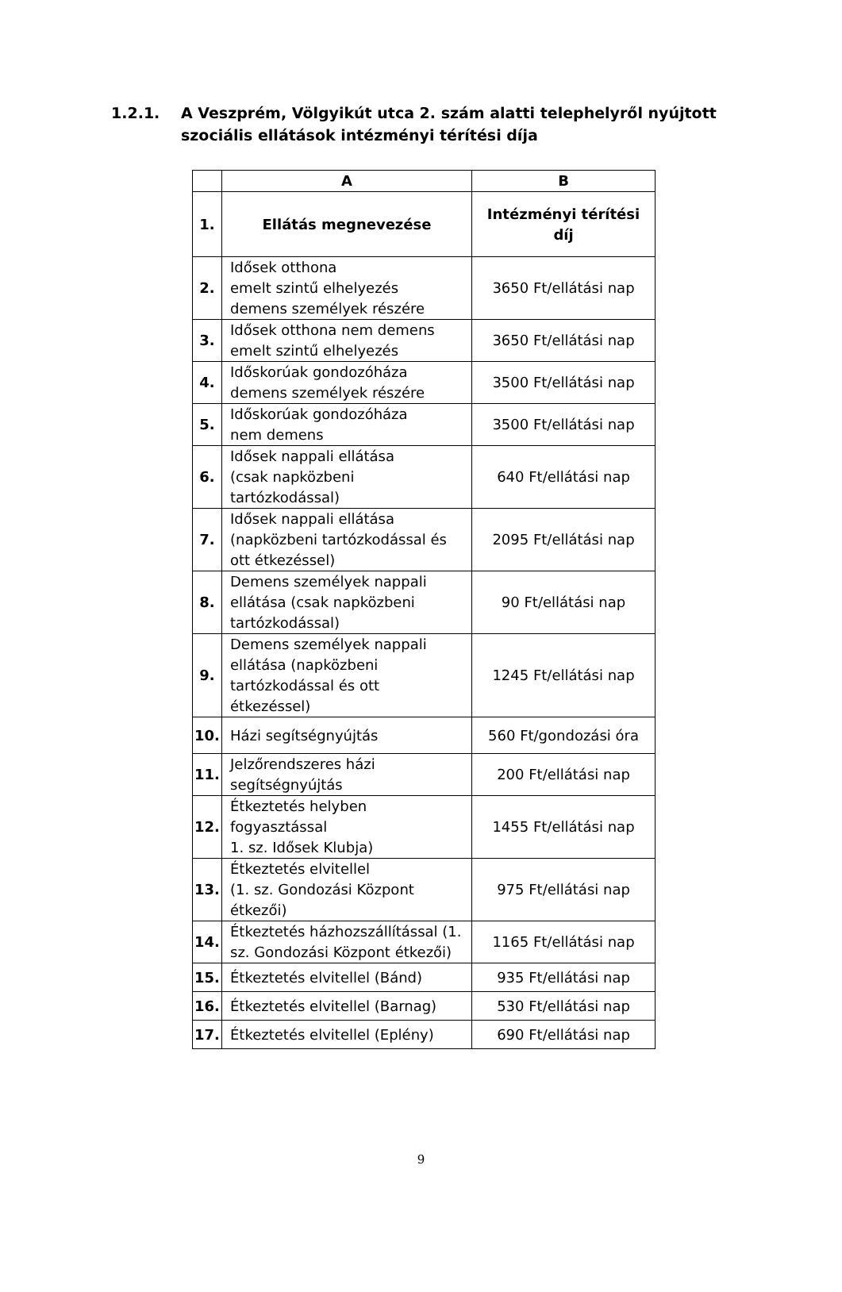1.2.1. A Veszprém, Völgyikút utca 2. szám alatti telephelyről nyújtott
szociális ellátások intézményi térítési díja
| | A | B |
| --- | --- | --- |
| 1. | Ellátás megnevezése | Intézményi térítési díj |
| 2. | Idősek otthona emelt szintű elhelyezés demens személyek részére | 3650 Ft/ellátási nap |
| 3. | Idősek otthona nem demens emelt szintű elhelyezés | 3650 Ft/ellátási nap |
| 4. | Időskorúak gondozóháza demens személyek részére | 3500 Ft/ellátási nap |
| 5. | Időskorúak gondozóháza nem demens | 3500 Ft/ellátási nap |
| 6. | Idősek nappali ellátása (csak napközbeni tartózkodással) | 640 Ft/ellátási nap |
| 7. | Idősek nappali ellátása (napközbeni tartózkodással és ott étkezéssel) | 2095 Ft/ellátási nap |
| 8. | Demens személyek nappali ellátása (csak napközbeni tartózkodással) | 90 Ft/ellátási nap |
| 9. | Demens személyek nappali ellátása (napközbeni tartózkodással és ott étkezéssel) | 1245 Ft/ellátási nap |
| 10. | Házi segítségnyújtás | 560 Ft/gondozási óra |
| 11. | Jelzőrendszeres házi segítségnyújtás | 200 Ft/ellátási nap |
| 12. | Étkeztetés helyben fogyasztással 1. sz. Idősek Klubja) | 1455 Ft/ellátási nap |
| 13. | Étkeztetés elvitellel (1. sz. Gondozási Központ étkezői) | 975 Ft/ellátási nap |
| 14. | Étkeztetés házhozszállítással (1. sz. Gondozási Központ étkezői) | 1165 Ft/ellátási nap |
| 15. | Étkeztetés elvitellel (Bánd) | 935 Ft/ellátási nap |
| 16. | Étkeztetés elvitellel (Barnag) | 530 Ft/ellátási nap |
| 17. | Étkeztetés elvitellel (Eplény) | 690 Ft/ellátási nap |
9